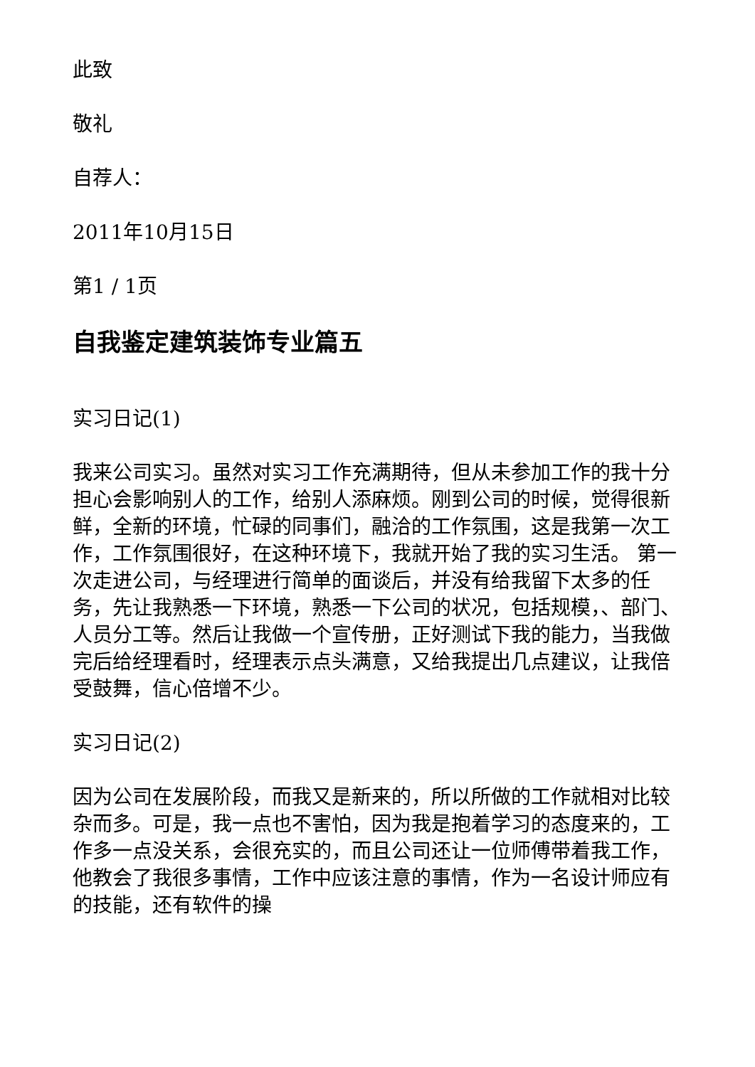此致
敬礼
自荐人：
2011年10月15日
第1 / 1页
自我鉴定建筑装饰专业篇五
实习日记(1)
我来公司实习。虽然对实习工作充满期待，但从未参加工作的我十分担心会影响别人的工作，给别人添麻烦。刚到公司的时候，觉得很新鲜，全新的环境，忙碌的同事们，融洽的工作氛围，这是我第一次工作，工作氛围很好，在这种环境下，我就开始了我的实习生活。 第一次走进公司，与经理进行简单的面谈后，并没有给我留下太多的任务，先让我熟悉一下环境，熟悉一下公司的状况，包括规模，、部门、人员分工等。然后让我做一个宣传册，正好测试下我的能力，当我做完后给经理看时，经理表示点头满意，又给我提出几点建议，让我倍受鼓舞，信心倍增不少。
实习日记(2)
因为公司在发展阶段，而我又是新来的，所以所做的工作就相对比较杂而多。可是，我一点也不害怕，因为我是抱着学习的态度来的，工作多一点没关系，会很充实的，而且公司还让一位师傅带着我工作，他教会了我很多事情，工作中应该注意的事情，作为一名设计师应有的技能，还有软件的操